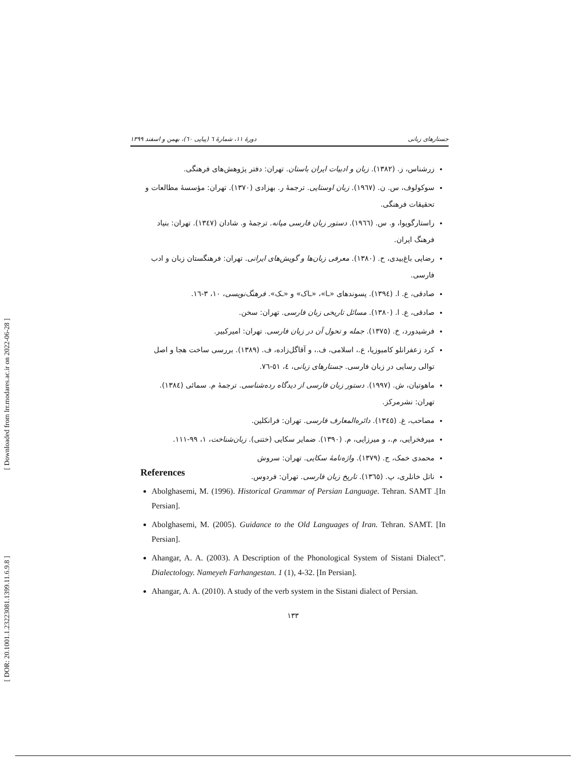[ Downloaded from lrr.modares.ac.ir on 2022-06-28 ]
[ DOR: 20.1001.1.23223081.1399.11.6.9.8 ]
دورهٔ ۱۱، شمارهٔ ٦ (پیاپی ٦٠)، بهمن و اسفند ۱۳۹۹ جستارهای زبانی
زرشناس، ز. (۱۳۸۲). زبان و ادبیات ایران باستان. تهران: دفتر پژوهش‌های فرهنگی.
سوکولوف، س. ن. (۱۹٦۷). زبان اوستایی. ترجمهٔ ر. بهزادی (۱۳۷۰). تهران: مؤسسهٔ مطالعات و تحقیقات فرهنگی.
راستارگویوا، و. س. (۱۹٦٦). دستور زبان فارسی میانه. ترجمهٔ و. شادان (۱۳٤۷). تهران: بنیاد فرهنگ ایران.
رضایی باغ‌بیدی، ح. (۱۳۸۰). معرفی زبان‌ها و گویش‌های ایرانی. تهران: فرهنگستان زبان و ادب فارسی.
صادقی، ع. ا. (۱۳۹٤). پسوندهای «ـا»، «ـاک» و «ـک». فرهنگ‌نویسی، ۱۰، ۳-۱٦.
صادقی، ع. ا. (۱۳۸۰). مسائل تاریخی زبان فارسی. تهران: سخن.
فرشیدورد، خ. (۱۳۷٥). جمله و تحول آن در زبان فارسی. تهران: امیرکبیر.
کرد زعفرانلو کامبوزیا، ع.، اسلامی، ف.، و آقاگل‌زاده، ف. (۱۳۸۹). بررسی ساخت هجا و اصل توالی رسایی در زبان فارسی. جستارهای زبانی، ٤، ٥۱-۷٦.
ماهوتیان، ش. (۱۹۹۷). دستور زبان فارسی از دیدگاه رده‌شناسی. ترجمهٔ م. سمائی (۱۳۸٤). تهران: نشرمرکز.
مصاحب، غ. (۱۳٤٥). دائره‌المعارف فارسی. تهران: فرانکلین.
میرفخرایی، م.، و میرزایی، م. (۱۳۹۰). ضمایر سکایی (ختنی). زبان‌شناخت، ۱، ۹۹-۱۱۱.
محمدی خمک، ج. (۱۳۷۹). واژه‌نامهٔ سکایی. تهران: سروش
ناتل خانلری، پ. (۱۳٦٥). تاریخ زبان فارسی. تهران: فردوس.
References
Abolghasemi, M. (1996). Historical Grammar of Persian Language. Tehran. SAMT .[In Persian].
Abolghasemi, M. (2005). Guidance to the Old Languages of Iran. Tehran. SAMT. [In Persian].
Ahangar, A. A. (2003). A Description of the Phonological System of Sistani Dialect”. Dialectology. Nameyeh Farhangestan. 1 (1), 4-32. [In Persian].
Ahangar, A. A. (2010). A study of the verb system in the Sistani dialect of Persian.
۱۳۳